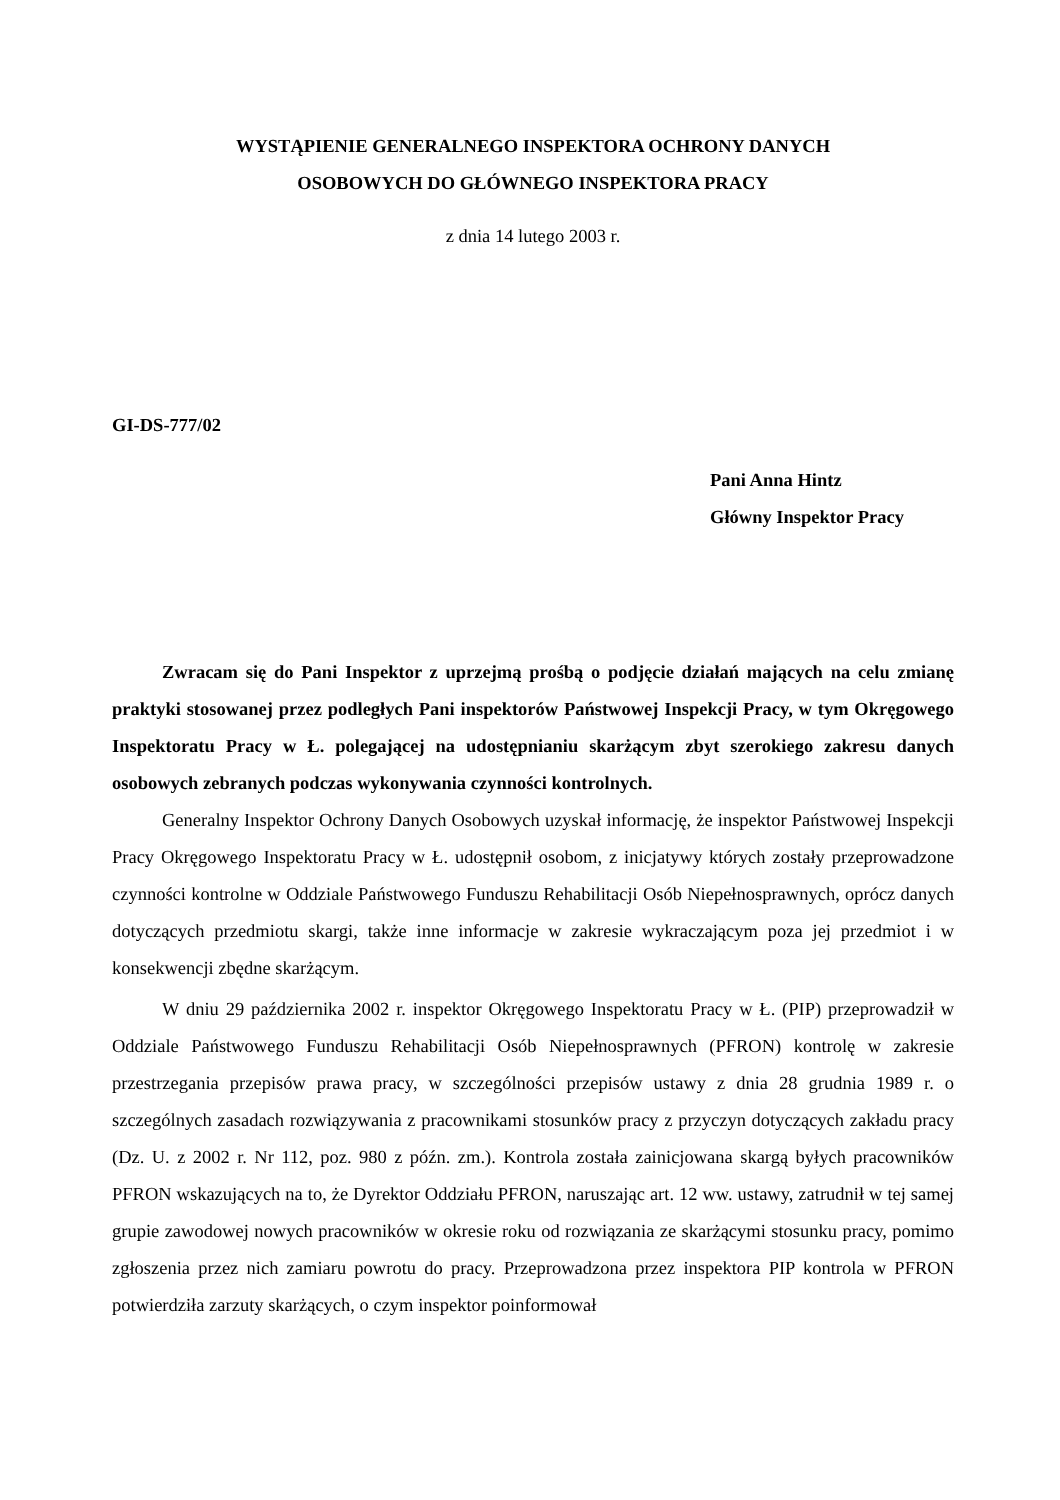WYSTĄPIENIE GENERALNEGO INSPEKTORA OCHRONY DANYCH
OSOBOWYCH DO GŁÓWNEGO INSPEKTORA PRACY
z dnia 14 lutego 2003 r.
GI-DS-777/02
Pani Anna Hintz
Główny Inspektor Pracy
Zwracam się do Pani Inspektor z uprzejmą prośbą o podjęcie działań mających na celu zmianę praktyki stosowanej przez podległych Pani inspektorów Państwowej Inspekcji Pracy, w tym Okręgowego Inspektoratu Pracy w Ł. polegającej na udostępnianiu skarżącym zbyt szerokiego zakresu danych osobowych zebranych podczas wykonywania czynności kontrolnych.
Generalny Inspektor Ochrony Danych Osobowych uzyskał informację, że inspektor Państwowej Inspekcji Pracy Okręgowego Inspektoratu Pracy w Ł. udostępnił osobom, z inicjatywy których zostały przeprowadzone czynności kontrolne w Oddziale Państwowego Funduszu Rehabilitacji Osób Niepełnosprawnych, oprócz danych dotyczących przedmiotu skargi, także inne informacje w zakresie wykraczającym poza jej przedmiot i w konsekwencji zbędne skarżącym.
W dniu 29 października 2002 r. inspektor Okręgowego Inspektoratu Pracy w Ł. (PIP) przeprowadził w Oddziale Państwowego Funduszu Rehabilitacji Osób Niepełnosprawnych (PFRON) kontrolę w zakresie przestrzegania przepisów prawa pracy, w szczególności przepisów ustawy z dnia 28 grudnia 1989 r. o szczególnych zasadach rozwiązywania z pracownikami stosunków pracy z przyczyn dotyczących zakładu pracy (Dz. U. z 2002 r. Nr 112, poz. 980 z późn. zm.). Kontrola została zainicjowana skargą byłych pracowników PFRON wskazujących na to, że Dyrektor Oddziału PFRON, naruszając art. 12 ww. ustawy, zatrudnił w tej samej grupie zawodowej nowych pracowników w okresie roku od rozwiązania ze skarżącymi stosunku pracy, pomimo zgłoszenia przez nich zamiaru powrotu do pracy. Przeprowadzona przez inspektora PIP kontrola w PFRON potwierdziła zarzuty skarżących, o czym inspektor poinformował